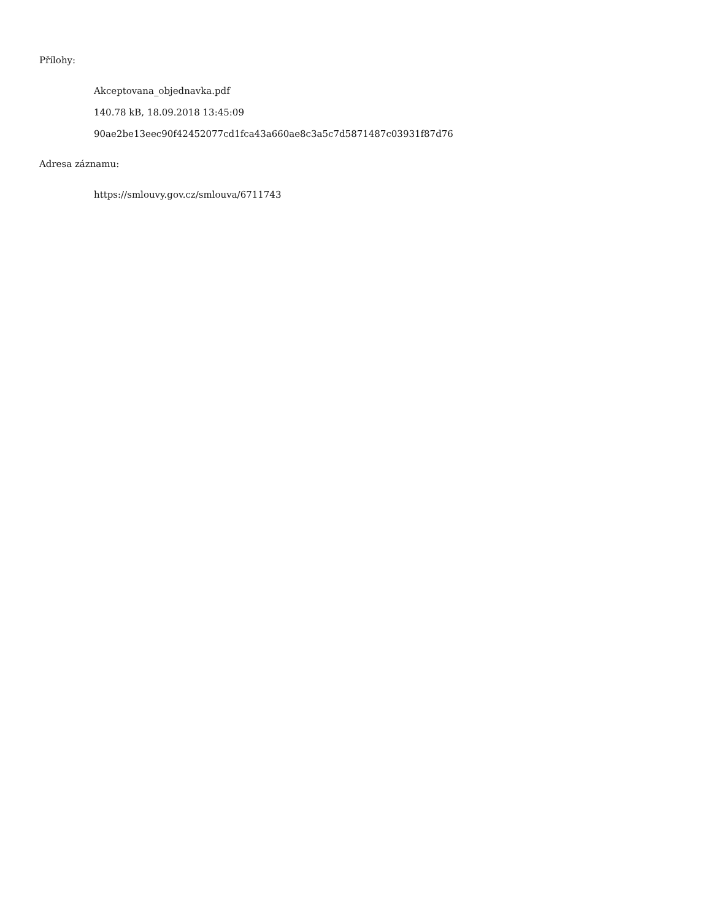Přílohy:
Akceptovana_objednavka.pdf
140.78 kB, 18.09.2018 13:45:09
90ae2be13eec90f42452077cd1fca43a660ae8c3a5c7d5871487c03931f87d76
Adresa záznamu:
https://smlouvy.gov.cz/smlouva/6711743